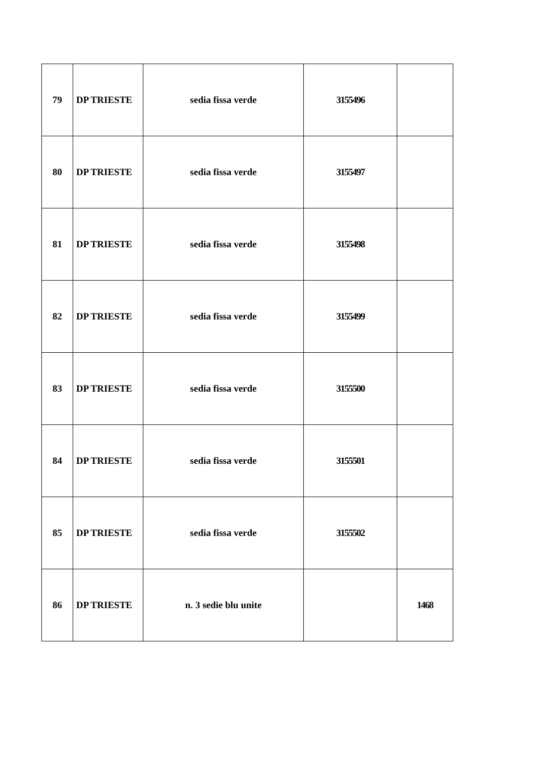| 79 | DP TRIESTE | sedia fissa verde | 3155496 | |
| 80 | DP TRIESTE | sedia fissa verde | 3155497 | |
| 81 | DP TRIESTE | sedia fissa verde | 3155498 | |
| 82 | DP TRIESTE | sedia fissa verde | 3155499 | |
| 83 | DP TRIESTE | sedia fissa verde | 3155500 | |
| 84 | DP TRIESTE | sedia fissa verde | 3155501 | |
| 85 | DP TRIESTE | sedia fissa verde | 3155502 | |
| 86 | DP TRIESTE | n. 3 sedie blu unite | | 1468 |